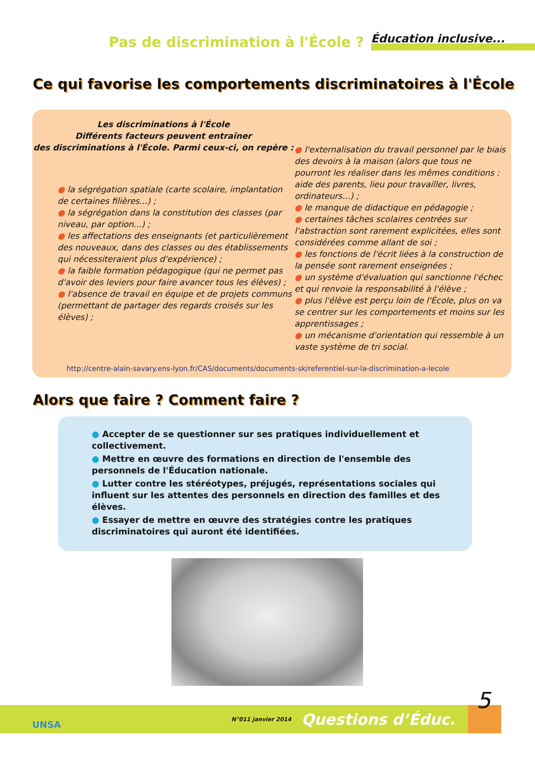Pas de discrimination à l'École ? Éducation inclusive...
Ce qui favorise les comportements discriminatoires à l'École
Les discriminations à l'École
Différents facteurs peuvent entraîner
des discriminations à l'École. Parmi ceux-ci, on repère :
● la ségrégation spatiale (carte scolaire, implantation de certaines filières...) ;
● la ségrégation dans la constitution des classes (par niveau, par option...) ;
● les affectations des enseignants (et particulièrement des nouveaux, dans des classes ou des établissements qui nécessiteraient plus d'expérience) ;
● la faible formation pédagogique (qui ne permet pas d'avoir des leviers pour faire avancer tous les élèves) ;
● l'absence de travail en équipe et de projets communs (permettant de partager des regards croisés sur les élèves) ;
● l'externalisation du travail personnel par le biais des devoirs à la maison (alors que tous ne pourront les réaliser dans les mêmes conditions : aide des parents, lieu pour travailler, livres, ordinateurs...) ;
● le manque de didactique en pédagogie ;
● certaines tâches scolaires centrées sur l'abstraction sont rarement explicitées, elles sont considérées comme allant de soi ;
● les fonctions de l'écrit liées à la construction de la pensée sont rarement enseignées ;
● un système d'évaluation qui sanctionne l'échec et qui renvoie la responsabilité à l'élève ;
● plus l'élève est perçu loin de l'École, plus on va se centrer sur les comportements et moins sur les apprentissages ;
● un mécanisme d'orientation qui ressemble à un vaste système de tri social.
http://centre-alain-savary.ens-lyon.fr/CAS/documents/documents-sk/referentiel-sur-la-discrimination-a-lecole
Alors que faire ? Comment faire ?
● Accepter de se questionner sur ses pratiques individuellement et collectivement.
● Mettre en œuvre des formations en direction de l'ensemble des personnels de l'Éducation nationale.
● Lutter contre les stéréotypes, préjugés, représentations sociales qui influent sur les attentes des personnels en direction des familles et des élèves.
● Essayer de mettre en œuvre des stratégies contre les pratiques discriminatoires qui auront été identifiées.
N°011 janvier 2014 Questions d’Éduc. 5
UNSA